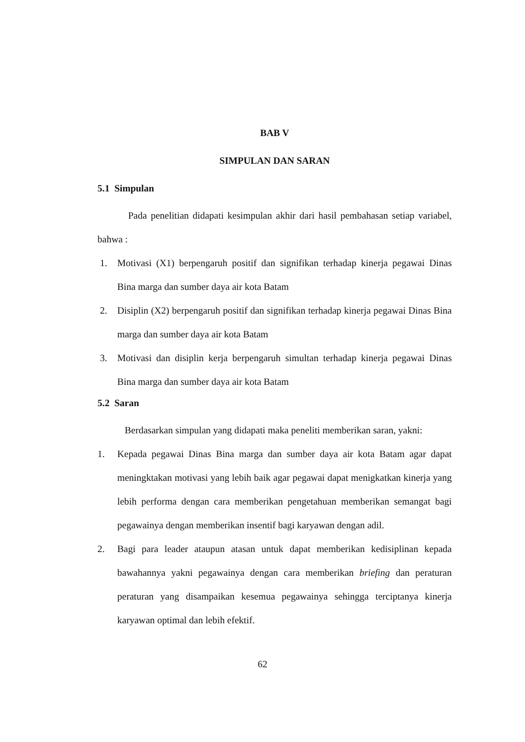BAB V
SIMPULAN DAN SARAN
5.1 Simpulan
Pada penelitian didapati kesimpulan akhir dari hasil pembahasan setiap variabel, bahwa :
1. Motivasi (X1) berpengaruh positif dan signifikan terhadap kinerja pegawai Dinas Bina marga dan sumber daya air kota Batam
2. Disiplin (X2) berpengaruh positif dan signifikan terhadap kinerja pegawai Dinas Bina marga dan sumber daya air kota Batam
3. Motivasi dan disiplin kerja berpengaruh simultan terhadap kinerja pegawai Dinas Bina marga dan sumber daya air kota Batam
5.2 Saran
Berdasarkan simpulan yang didapati maka peneliti memberikan saran, yakni:
1. Kepada pegawai Dinas Bina marga dan sumber daya air kota Batam agar dapat meningktakan motivasi yang lebih baik agar pegawai dapat menigkatkan kinerja yang lebih performa dengan cara memberikan pengetahuan memberikan semangat bagi pegawainya dengan memberikan insentif bagi karyawan dengan adil.
2. Bagi para leader ataupun atasan untuk dapat memberikan kedisiplinan kepada bawahannya yakni pegawainya dengan cara memberikan briefing dan peraturan peraturan yang disampaikan kesemua pegawainya sehingga terciptanya kinerja karyawan optimal dan lebih efektif.
62